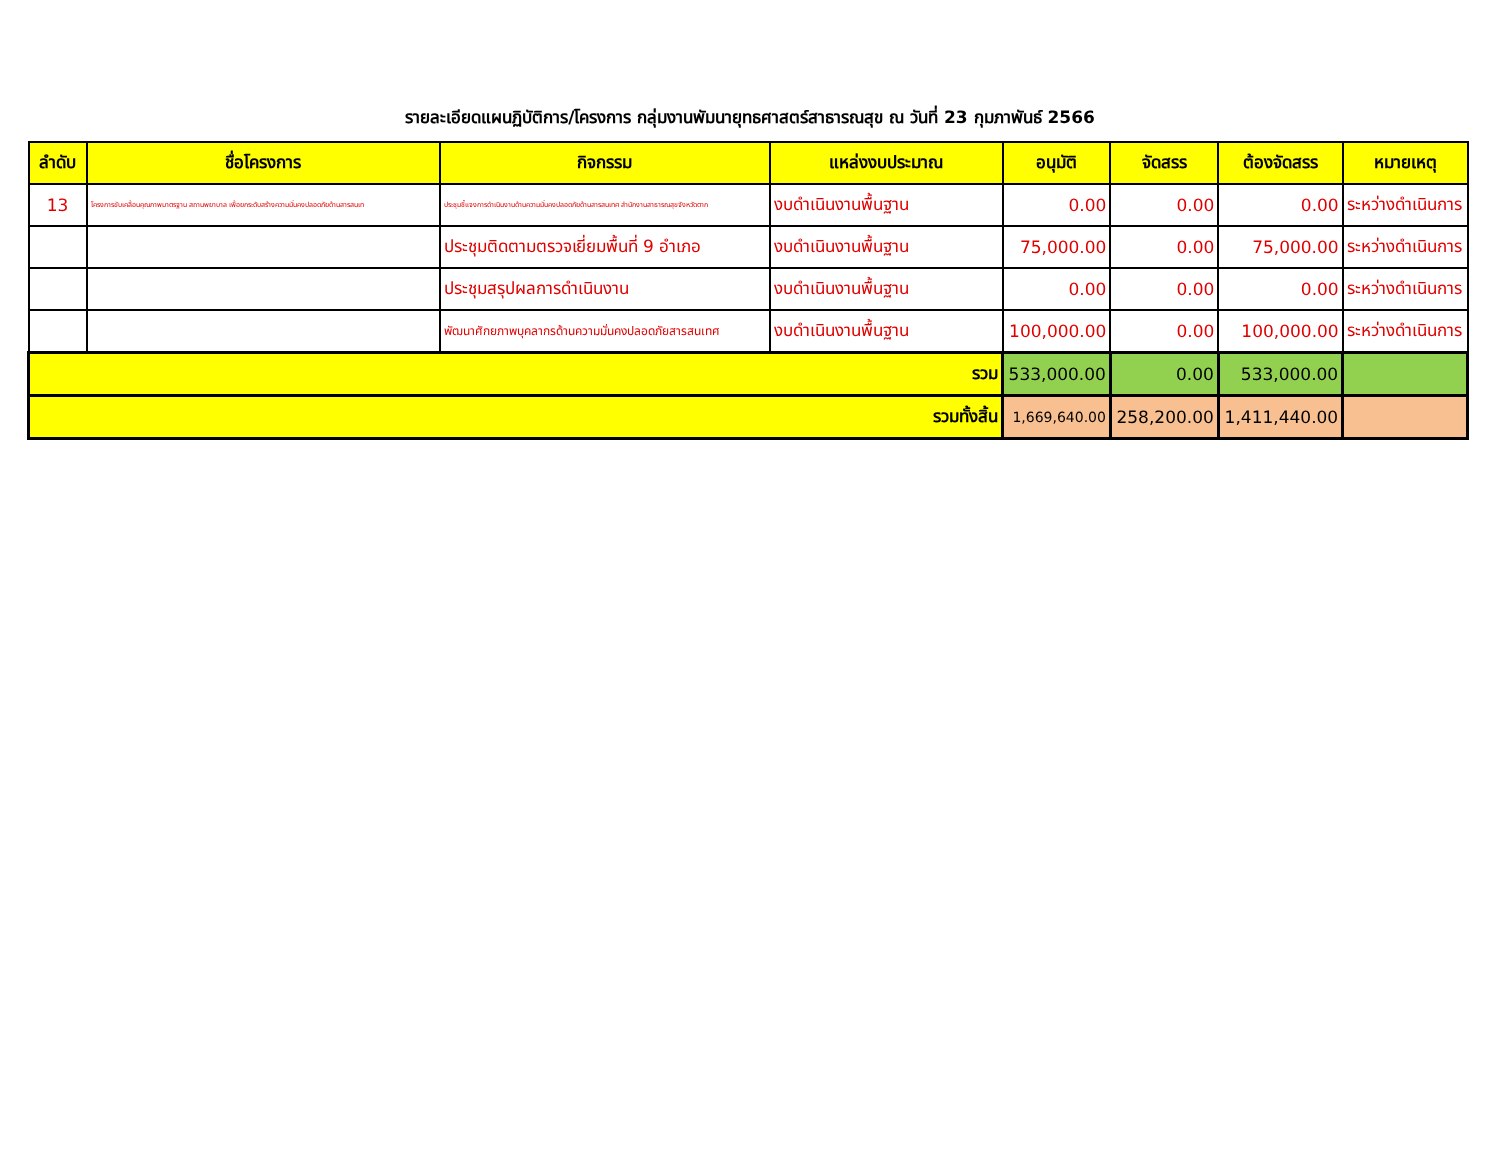รายละเอียดแผนฏิบัติการ/โครงการ กลุ่มงานพัมนายุทธศาสตร์สาธารณสุข ณ วันที่ 23 กุมภาพันธ์ 2566
| ลำดับ | ชื่อโครงการ | กิจกรรม | แหล่งงบประมาณ | อนุมัติ | จัดสรร | ต้องจัดสรร | หมายเหตุ |
| --- | --- | --- | --- | --- | --- | --- | --- |
| 13 | โครงการขับเคลื่อนคุณภาพมาตรฐาน สถานพยาบาล เพื่อยกระดับสร้างความมั่นคงปลอดภัยด้านสารสนเท | ประชุมชี้แจงการดำเนินงานด้านความมั่นคงปลอดภัยด้านสารสนเทศ สำนักงานสาธารณสุขจังหวัดตาก | งบดำเนินงานพื้นฐาน | 0.00 | 0.00 | 0.00 | ระหว่างดำเนินการ |
| | | ประชุมติดตามตรวจเยี่ยมพื้นที่ 9 อำเภอ | งบดำเนินงานพื้นฐาน | 75,000.00 | 0.00 | 75,000.00 | ระหว่างดำเนินการ |
| | | ประชุมสรุปผลการดำเนินงาน | งบดำเนินงานพื้นฐาน | 0.00 | 0.00 | 0.00 | ระหว่างดำเนินการ |
| | | พัฒนาศักยภาพบุคลากรด้านความมั่นคงปลอดภัยสารสนเทศ | งบดำเนินงานพื้นฐาน | 100,000.00 | 0.00 | 100,000.00 | ระหว่างดำเนินการ |
| รวม | | | | 533,000.00 | 0.00 | 533,000.00 | |
| รวมทั้งสิ้น | | | | 1,669,640.00 | 258,200.00 | 1,411,440.00 | |